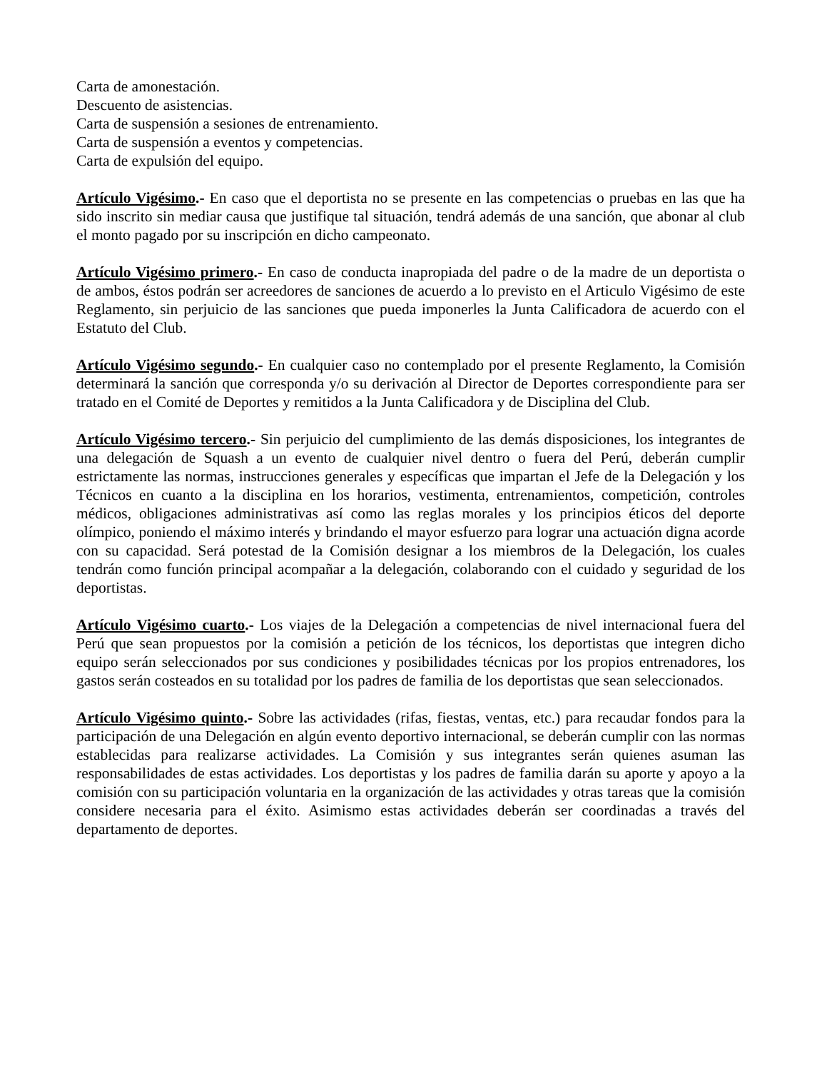Carta de amonestación.
Descuento de asistencias.
Carta de suspensión a sesiones de entrenamiento.
Carta de suspensión a eventos y competencias.
Carta de expulsión del equipo.
Artículo Vigésimo.- En caso que el deportista no se presente en las competencias o pruebas en las que ha sido inscrito sin mediar causa que justifique tal situación, tendrá además de una sanción, que abonar al club el monto pagado por su inscripción en dicho campeonato.
Artículo Vigésimo primero.- En caso de conducta inapropiada del padre o de la madre de un deportista o de ambos, éstos podrán ser acreedores de sanciones de acuerdo a lo previsto en el Articulo Vigésimo de este Reglamento, sin perjuicio de las sanciones que pueda imponerles la Junta Calificadora de acuerdo con el Estatuto del Club.
Artículo Vigésimo segundo.- En cualquier caso no contemplado por el presente Reglamento, la Comisión determinará la sanción que corresponda y/o su derivación al Director de Deportes correspondiente para ser tratado en el Comité de Deportes y remitidos a la Junta Calificadora y de Disciplina del Club.
Artículo Vigésimo tercero.- Sin perjuicio del cumplimiento de las demás disposiciones, los integrantes de una delegación de Squash a un evento de cualquier nivel dentro o fuera del Perú, deberán cumplir estrictamente las normas, instrucciones generales y específicas que impartan el Jefe de la Delegación y los Técnicos en cuanto a la disciplina en los horarios, vestimenta, entrenamientos, competición, controles médicos, obligaciones administrativas así como las reglas morales y los principios éticos del deporte olímpico, poniendo el máximo interés y brindando el mayor esfuerzo para lograr una actuación digna acorde con su capacidad. Será potestad de la Comisión designar a los miembros de la Delegación, los cuales tendrán como función principal acompañar a la delegación, colaborando con el cuidado y seguridad de los deportistas.
Artículo Vigésimo cuarto.- Los viajes de la Delegación a competencias de nivel internacional fuera del Perú que sean propuestos por la comisión a petición de los técnicos, los deportistas que integren dicho equipo serán seleccionados por sus condiciones y posibilidades técnicas por los propios entrenadores, los gastos serán costeados en su totalidad por los padres de familia de los deportistas que sean seleccionados.
Artículo Vigésimo quinto.- Sobre las actividades (rifas, fiestas, ventas, etc.) para recaudar fondos para la participación de una Delegación en algún evento deportivo internacional, se deberán cumplir con las normas establecidas para realizarse actividades. La Comisión y sus integrantes serán quienes asuman las responsabilidades de estas actividades. Los deportistas y los padres de familia darán su aporte y apoyo a la comisión con su participación voluntaria en la organización de las actividades y otras tareas que la comisión considere necesaria para el éxito. Asimismo estas actividades deberán ser coordinadas a través del departamento de deportes.